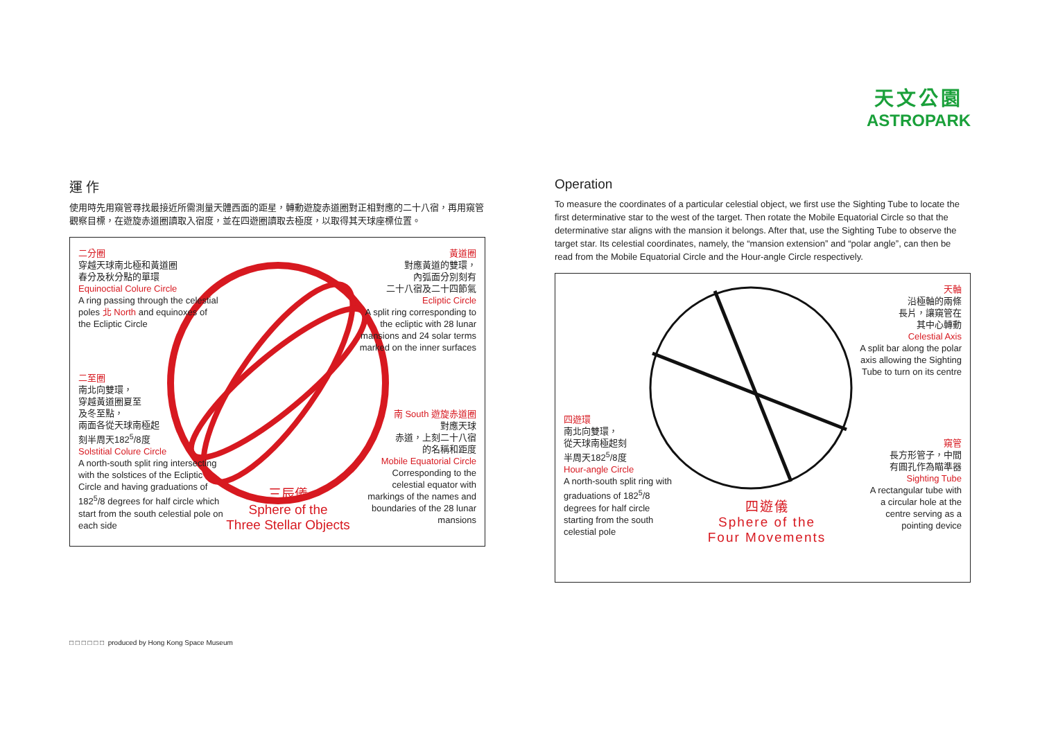天文公園
ASTROPARK
運 作
使用時先用窺管尋找最接近所需測量天體西面的距星，轉動遊旋赤道圈對正相對應的二十八宿，再用窺管觀察目標，在遊旋赤道圈讀取入宿度，並在四遊圈讀取去極度，以取得其天球座標位置。
二分圈
穿越天球南北極和黃道圈
春分及秋分點的單環
Equinoctial Colure Circle
A ring passing through the celestial poles 北 North and equinoxes of the Ecliptic Circle
二至圈
南北向雙環，
穿越黃道圈夏至
及冬至點，
兩面各從天球南極起
刻半周天182<sup>5</sup>/8度
Solstitial Colure Circle
A north-south split ring intersecting with the solstices of the Ecliptic Circle and having graduations of 182<sup>5</sup>/8 degrees for half circle which start from the south celestial pole on each side
黃道圈
對應黃道的雙環，
內弧面分別刻有
二十八宿及二十四節氣
Ecliptic Circle
A split ring corresponding to the ecliptic with 28 lunar mansions and 24 solar terms marked on the inner surfaces
南 South 遊旋赤道圈
對應天球
赤道，上刻二十八宿
的名稱和距度
Mobile Equatorial Circle
Corresponding to the celestial equator with markings of the names and boundaries of the 28 lunar mansions
三辰儀
Sphere of the
Three Stellar Objects
Operation
To measure the coordinates of a particular celestial object, we first use the Sighting Tube to locate the first determinative star to the west of the target. Then rotate the Mobile Equatorial Circle so that the determinative star aligns with the mansion it belongs. After that, use the Sighting Tube to observe the target star. Its celestial coordinates, namely, the “mansion extension” and “polar angle”, can then be read from the Mobile Equatorial Circle and the Hour-angle Circle respectively.
天軸
沿極軸的兩條
長片，讓窺管在
其中心轉動
Celestial Axis
A split bar along the polar axis allowing the Sighting Tube to turn on its centre
四遊環
南北向雙環，
從天球南極起刻
半周天182<sup>5</sup>/8度
Hour-angle Circle
A north-south split ring with graduations of 182<sup>5</sup>/8 degrees for half circle starting from the south celestial pole
窺管
長方形管子，中間
有圓孔作為瞄準器
Sighting Tube
A rectangular tube with a circular hole at the centre serving as a pointing device
四遊儀
Sphere of the
Four Movements
□ □ □ □ □ □ produced by Hong Kong Space Museum